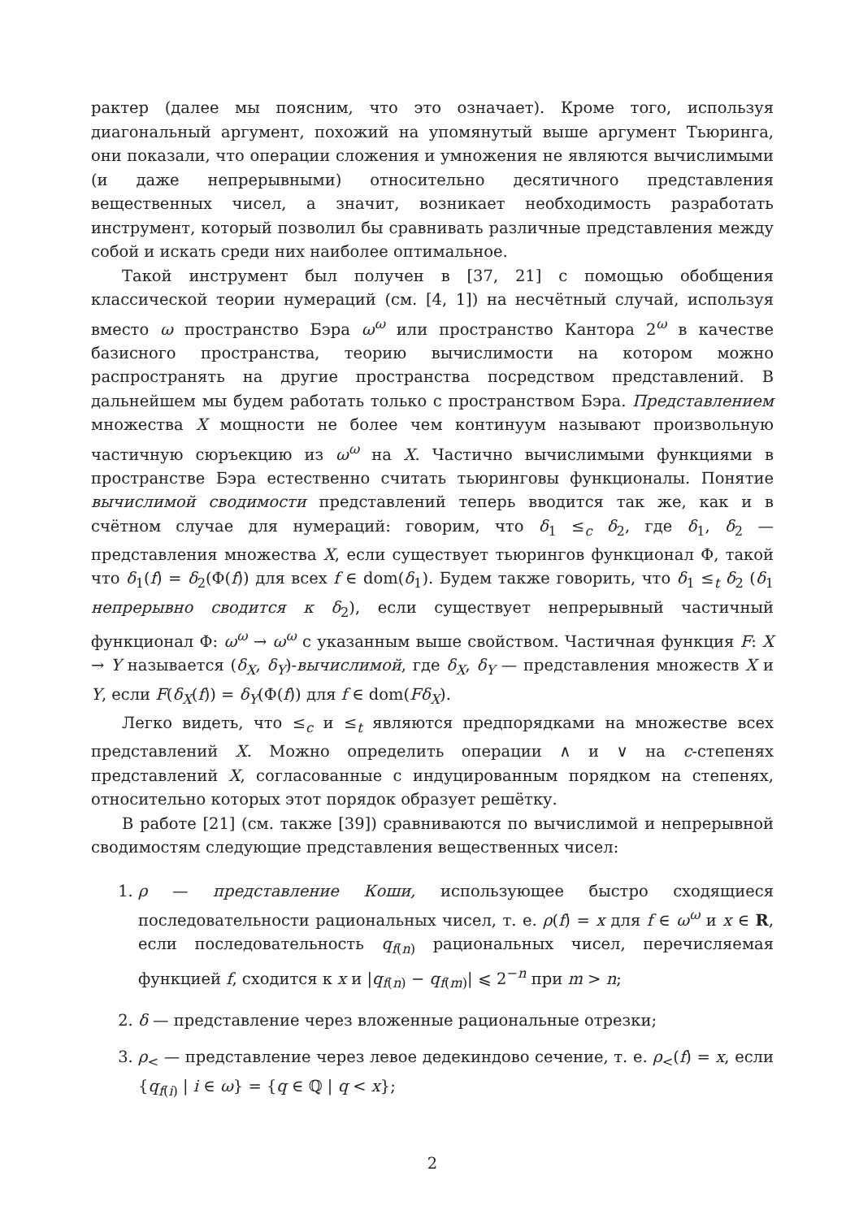рактер (далее мы поясним, что это означает). Кроме того, используя диагональный аргумент, похожий на упомянутый выше аргумент Тьюринга, они показали, что операции сложения и умножения не являются вычислимыми (и даже непрерывными) относительно десятичного представления вещественных чисел, а значит, возникает необходимость разработать инструмент, который позволил бы сравнивать различные представления между собой и искать среди них наиболее оптимальное.
Такой инструмент был получен в [37, 21] с помощью обобщения классической теории нумераций (см. [4, 1]) на несчётный случай, используя вместо ω пространство Бэра ω<sup>ω</sup> или пространство Кантора 2<sup>ω</sup> в качестве базисного пространства, теорию вычислимости на котором можно распространять на другие пространства посредством представлений. В дальнейшем мы будем работать только с пространством Бэра. Представлением множества X мощности не более чем континуум называют произвольную частичную сюръекцию из ω<sup>ω</sup> на X. Частично вычислимыми функциями в пространстве Бэра естественно считать тьюринговы функционалы. Понятие вычислимой сводимости представлений теперь вводится так же, как и в счётном случае для нумераций: говорим, что δ<sub>1</sub> ≤<sub>c</sub> δ<sub>2</sub>, где δ<sub>1</sub>, δ<sub>2</sub> — представления множества X, если существует тьюрингов функционал Φ, такой что δ<sub>1</sub>(f) = δ<sub>2</sub>(Φ(f)) для всех f ∈ dom(δ<sub>1</sub>). Будем также говорить, что δ<sub>1</sub> ≤<sub>t</sub> δ<sub>2</sub> (δ<sub>1</sub> непрерывно сводится к δ<sub>2</sub>), если существует непрерывный частичный функционал Φ: ω<sup>ω</sup> → ω<sup>ω</sup> с указанным выше свойством. Частичная функция F: X → Y называется (δ<sub>X</sub>, δ<sub>Y</sub>)-вычислимой, где δ<sub>X</sub>, δ<sub>Y</sub> — представления множеств X и Y, если F(δ<sub>X</sub>(f)) = δ<sub>Y</sub>(Φ(f)) для f ∈ dom(Fδ<sub>X</sub>).
Легко видеть, что ≤<sub>c</sub> и ≤<sub>t</sub> являются предпорядками на множестве всех представлений X. Можно определить операции ∧ и ∨ на c-степенях представлений X, согласованные с индуцированным порядком на степенях, относительно которых этот порядок образует решётку.
В работе [21] (см. также [39]) сравниваются по вычислимой и непрерывной сводимостям следующие представления вещественных чисел:
1. ρ — представление Коши, использующее быстро сходящиеся последовательности рациональных чисел, т. е. ρ(f) = x для f ∈ ω<sup>ω</sup> и x ∈ R, если последовательность q<sub>f(n)</sub> рациональных чисел, перечисляемая функцией f, сходится к x и |q<sub>f(n)</sub> − q<sub>f(m)</sub>| ⩽ 2<sup>−n</sup> при m > n;
2. δ — представление через вложенные рациональные отрезки;
3. ρ<sub><</sub> — представление через левое дедекиндово сечение, т. е. ρ<sub><</sub>(f) = x, если {q<sub>f(i)</sub> | i ∈ ω} = {q ∈ ℚ | q < x};
2